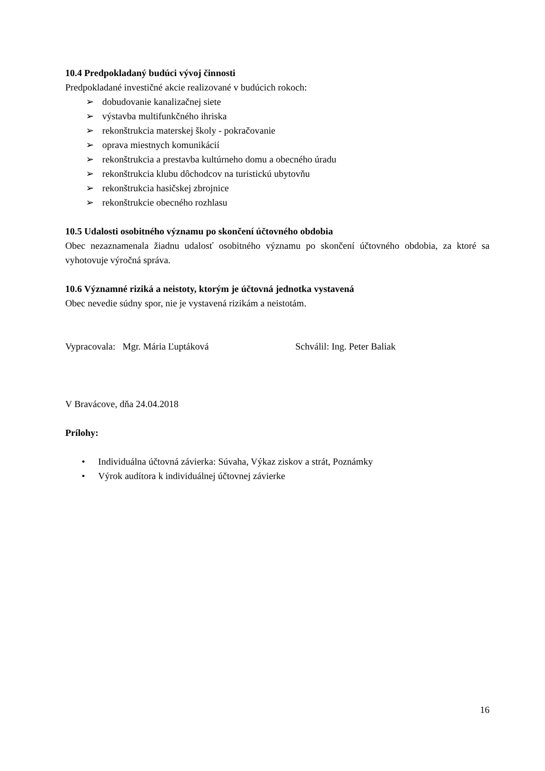10.4 Predpokladaný budúci vývoj činnosti
Predpokladané investičné akcie realizované v budúcich rokoch:
➢ dobudovanie kanalizačnej siete
➢ výstavba multifunkčného ihriska
➢ rekonštrukcia materskej školy - pokračovanie
➢ oprava miestnych komunikácií
➢ rekonštrukcia a prestavba kultúrneho domu a obecného úradu
➢ rekonštrukcia klubu dôchodcov na turistickú ubytovňu
➢ rekonštrukcia hasičskej zbrojnice
➢ rekonštrukcie obecného rozhlasu
10.5 Udalosti osobitného významu po skončení účtovného obdobia
Obec nezaznamenala žiadnu udalosť osobitného významu po skončení účtovného obdobia, za ktoré sa vyhotovuje výročná správa.
10.6 Významné riziká a neistoty, ktorým je účtovná jednotka vystavená
Obec nevedie súdny spor, nie je vystavená rizikám a neistotám.
Vypracovala: Mgr. Mária Ľuptáková Schválil: Ing. Peter Baliak
V Bravácove, dňa 24.04.2018
Prílohy:
• Individuálna účtovná závierka: Súvaha, Výkaz ziskov a strát, Poznámky
• Výrok audítora k individuálnej účtovnej závierke
16